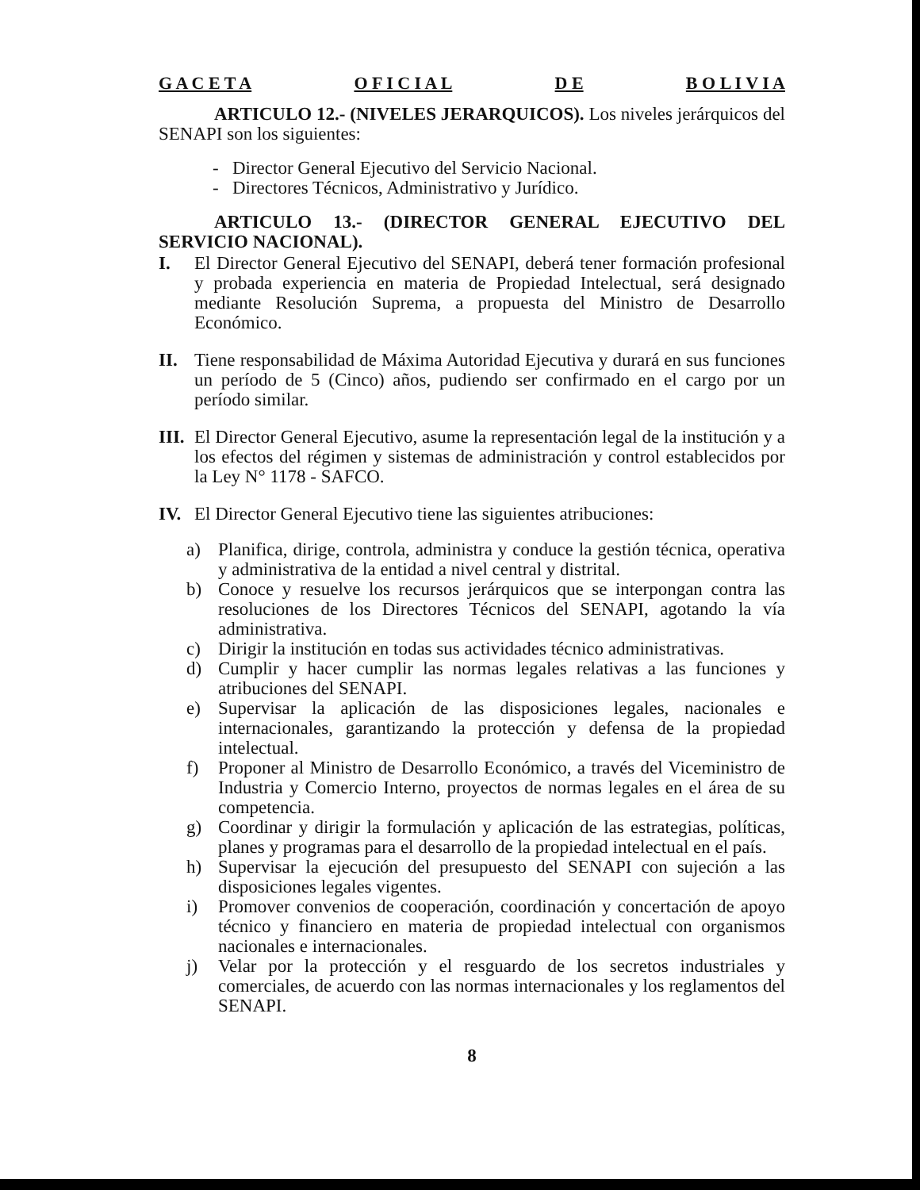G A C E T A O F I C I A L D E B O L I V I A
ARTICULO 12.- (NIVELES JERARQUICOS). Los niveles jerárquicos del SENAPI son los siguientes:
- Director General Ejecutivo del Servicio Nacional.
- Directores Técnicos, Administrativo y Jurídico.
ARTICULO 13.- (DIRECTOR GENERAL EJECUTIVO DEL SERVICIO NACIONAL).
I. El Director General Ejecutivo del SENAPI, deberá tener formación profesional y probada experiencia en materia de Propiedad Intelectual, será designado mediante Resolución Suprema, a propuesta del Ministro de Desarrollo Económico.
II. Tiene responsabilidad de Máxima Autoridad Ejecutiva y durará en sus funciones un período de 5 (Cinco) años, pudiendo ser confirmado en el cargo por un período similar.
III. El Director General Ejecutivo, asume la representación legal de la institución y a los efectos del régimen y sistemas de administración y control establecidos por la Ley N° 1178 - SAFCO.
IV. El Director General Ejecutivo tiene las siguientes atribuciones:
a) Planifica, dirige, controla, administra y conduce la gestión técnica, operativa y administrativa de la entidad a nivel central y distrital.
b) Conoce y resuelve los recursos jerárquicos que se interpongan contra las resoluciones de los Directores Técnicos del SENAPI, agotando la vía administrativa.
c) Dirigir la institución en todas sus actividades técnico administrativas.
d) Cumplir y hacer cumplir las normas legales relativas a las funciones y atribuciones del SENAPI.
e) Supervisar la aplicación de las disposiciones legales, nacionales e internacionales, garantizando la protección y defensa de la propiedad intelectual.
f) Proponer al Ministro de Desarrollo Económico, a través del Viceministro de Industria y Comercio Interno, proyectos de normas legales en el área de su competencia.
g) Coordinar y dirigir la formulación y aplicación de las estrategias, políticas, planes y programas para el desarrollo de la propiedad intelectual en el país.
h) Supervisar la ejecución del presupuesto del SENAPI con sujeción a las disposiciones legales vigentes.
i) Promover convenios de cooperación, coordinación y concertación de apoyo técnico y financiero en materia de propiedad intelectual con organismos nacionales e internacionales.
j) Velar por la protección y el resguardo de los secretos industriales y comerciales, de acuerdo con las normas internacionales y los reglamentos del SENAPI.
8